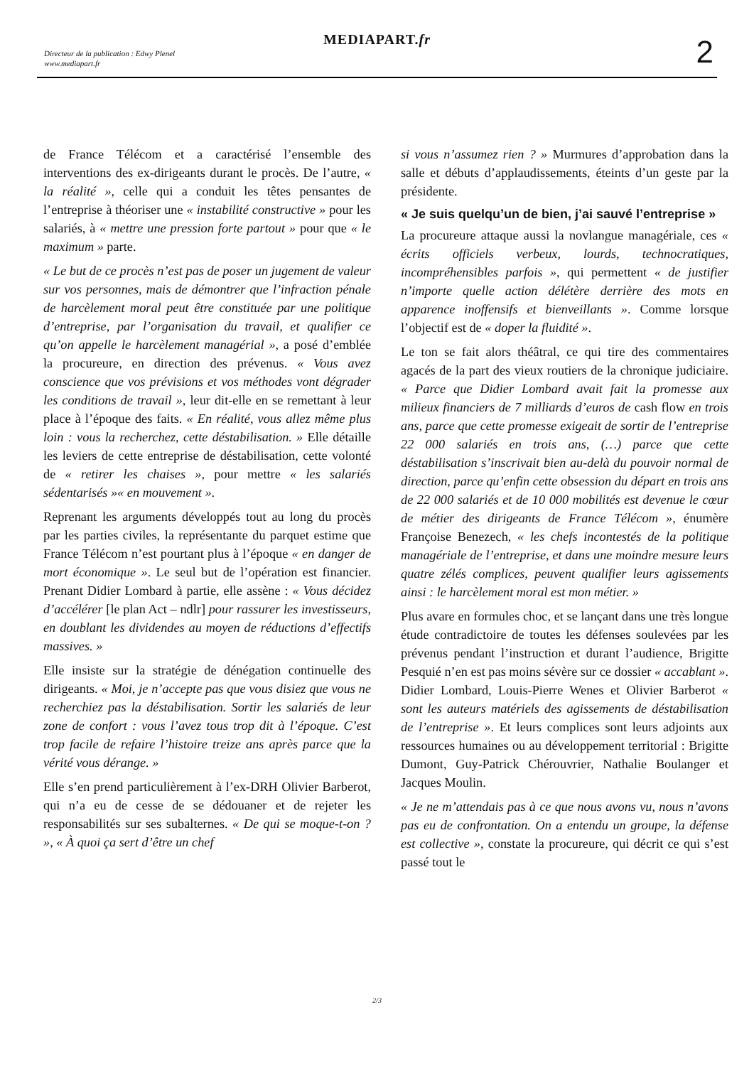Directeur de la publication : Edwy Plenel
www.mediapart.fr
MEDIAPART.fr 2
de France Télécom et a caractérisé l’ensemble des interventions des ex-dirigeants durant le procès. De l’autre, « la réalité », celle qui a conduit les têtes pensantes de l’entreprise à théoriser une « instabilité constructive » pour les salariés, à « mettre une pression forte partout » pour que « le maximum » parte.
« Le but de ce procès n’est pas de poser un jugement de valeur sur vos personnes, mais de démontrer que l’infraction pénale de harcèlement moral peut être constituée par une politique d’entreprise, par l’organisation du travail, et qualifier ce qu’on appelle le harcèlement managérial », a posé d’emblée la procureure, en direction des prévenus. « Vous avez conscience que vos prévisions et vos méthodes vont dégrader les conditions de travail », leur dit-elle en se remettant à leur place à l’époque des faits. « En réalité, vous allez même plus loin : vous la recherchez, cette déstabilisation. » Elle détaille les leviers de cette entreprise de déstabilisation, cette volonté de « retirer les chaises », pour mettre « les salariés sédentarisés »« en mouvement ».
Reprenant les arguments développés tout au long du procès par les parties civiles, la représentante du parquet estime que France Télécom n’est pourtant plus à l’époque « en danger de mort économique ». Le seul but de l’opération est financier. Prenant Didier Lombard à partie, elle assène : « Vous décidez d’accélérer [le plan Act – ndlr] pour rassurer les investisseurs, en doublant les dividendes au moyen de réductions d’effectifs massives. »
Elle insiste sur la stratégie de dénégation continuelle des dirigeants. « Moi, je n’accepte pas que vous disiez que vous ne recherchiez pas la déstabilisation. Sortir les salariés de leur zone de confort : vous l’avez tous trop dit à l’époque. C’est trop facile de refaire l’histoire treize ans après parce que la vérité vous dérange. »
Elle s’en prend particulièrement à l’ex-DRH Olivier Barberot, qui n’a eu de cesse de se dédouaner et de rejeter les responsabilités sur ses subalternes. « De qui se moque-t-on ? », « À quoi ça sert d’être un chef
si vous n’assumez rien ? » Murmures d’approbation dans la salle et débuts d’applaudissements, éteints d’un geste par la présidente.
« Je suis quelqu’un de bien, j’ai sauvé l’entreprise »
La procureure attaque aussi la novlangue managériale, ces « écrits officiels verbeux, lourds, technocratiques, incompréhensibles parfois », qui permettent « de justifier n’importe quelle action délétère derrière des mots en apparence inoffensifs et bienveillants ». Comme lorsque l’objectif est de « doper la fluidité ».
Le ton se fait alors théâtral, ce qui tire des commentaires agacés de la part des vieux routiers de la chronique judiciaire. « Parce que Didier Lombard avait fait la promesse aux milieux financiers de 7 milliards d’euros de cash flow en trois ans, parce que cette promesse exigeait de sortir de l’entreprise 22 000 salariés en trois ans, (…) parce que cette déstabilisation s’inscrivait bien au-delà du pouvoir normal de direction, parce qu’enfin cette obsession du départ en trois ans de 22 000 salariés et de 10 000 mobilités est devenue le cœur de métier des dirigeants de France Télécom », énumère Françoise Benezech, « les chefs incontestés de la politique managériale de l’entreprise, et dans une moindre mesure leurs quatre zélés complices, peuvent qualifier leurs agissements ainsi : le harcèlement moral est mon métier. »
Plus avare en formules choc, et se lançant dans une très longue étude contradictoire de toutes les défenses soulevées par les prévenus pendant l’instruction et durant l’audience, Brigitte Pesquié n’en est pas moins sévère sur ce dossier « accablant ». Didier Lombard, Louis-Pierre Wenes et Olivier Barberot « sont les auteurs matériels des agissements de déstabilisation de l’entreprise ». Et leurs complices sont leurs adjoints aux ressources humaines ou au développement territorial : Brigitte Dumont, Guy-Patrick Chérouvrier, Nathalie Boulanger et Jacques Moulin.
« Je ne m’attendais pas à ce que nous avons vu, nous n’avons pas eu de confrontation. On a entendu un groupe, la défense est collective », constate la procureure, qui décrit ce qui s’est passé tout le
2/3